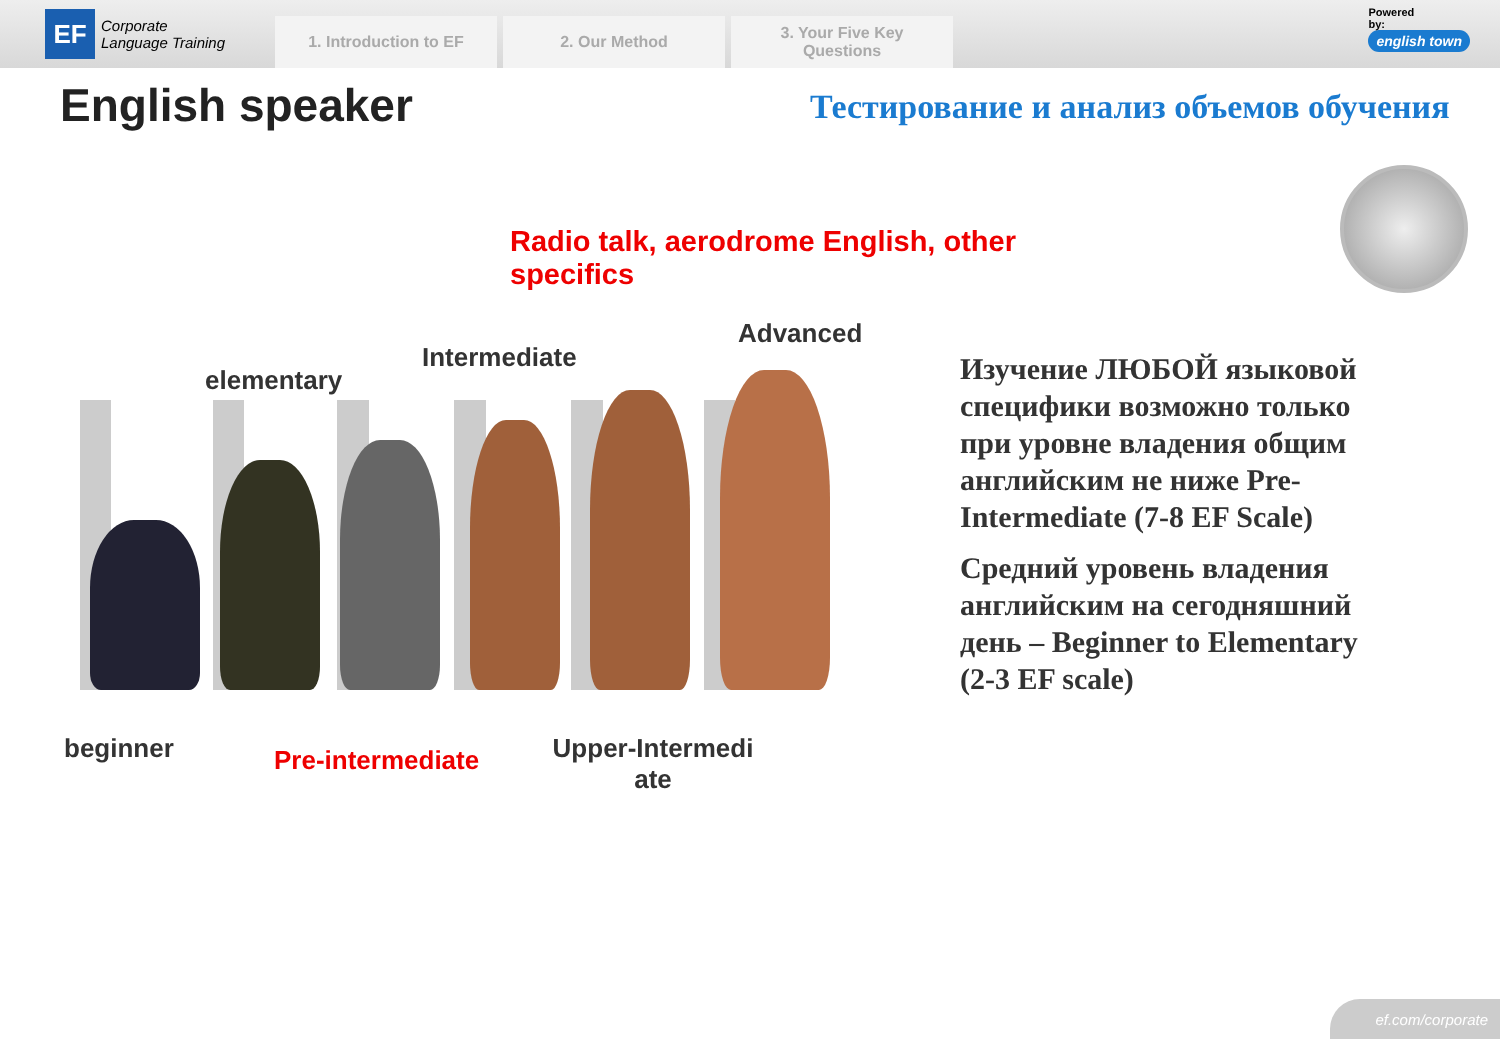EF
Corporate
Language Training
1. Introduction to EF
2. Our Method
3. Your Five Key
Questions
Powered
by:
english town
English speaker
Тестирование и анализ объемов обучения
Radio talk, aerodrome English, other specifics
Advanced
Intermediate
elementary
beginner Pre-intermediate
Upper-Intermedi
ate
Изучение ЛЮБОЙ языковой специфики возможно только при уровне владения общим английским не ниже Pre-Intermediate (7-8 EF Scale)
Средний уровень владения английским на сегодняшний день – Beginner to Elementary (2-3 EF scale)
ef.com/corporate